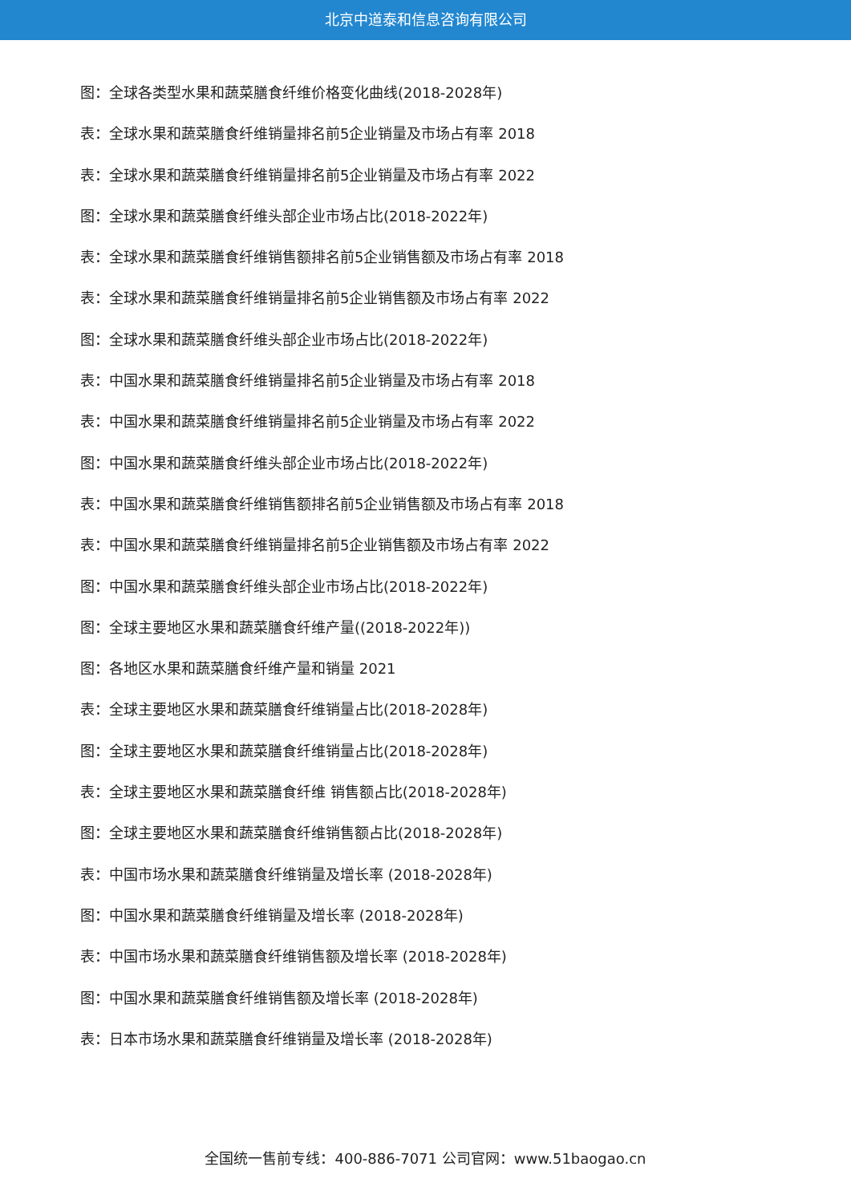北京中道泰和信息咨询有限公司
图：全球各类型水果和蔬菜膳食纤维价格变化曲线(2018-2028年)
表：全球水果和蔬菜膳食纤维销量排名前5企业销量及市场占有率 2018
表：全球水果和蔬菜膳食纤维销量排名前5企业销量及市场占有率 2022
图：全球水果和蔬菜膳食纤维头部企业市场占比(2018-2022年)
表：全球水果和蔬菜膳食纤维销售额排名前5企业销售额及市场占有率 2018
表：全球水果和蔬菜膳食纤维销量排名前5企业销售额及市场占有率 2022
图：全球水果和蔬菜膳食纤维头部企业市场占比(2018-2022年)
表：中国水果和蔬菜膳食纤维销量排名前5企业销量及市场占有率 2018
表：中国水果和蔬菜膳食纤维销量排名前5企业销量及市场占有率 2022
图：中国水果和蔬菜膳食纤维头部企业市场占比(2018-2022年)
表：中国水果和蔬菜膳食纤维销售额排名前5企业销售额及市场占有率 2018
表：中国水果和蔬菜膳食纤维销量排名前5企业销售额及市场占有率 2022
图：中国水果和蔬菜膳食纤维头部企业市场占比(2018-2022年)
图：全球主要地区水果和蔬菜膳食纤维产量((2018-2022年))
图：各地区水果和蔬菜膳食纤维产量和销量 2021
表：全球主要地区水果和蔬菜膳食纤维销量占比(2018-2028年)
图：全球主要地区水果和蔬菜膳食纤维销量占比(2018-2028年)
表：全球主要地区水果和蔬菜膳食纤维 销售额占比(2018-2028年)
图：全球主要地区水果和蔬菜膳食纤维销售额占比(2018-2028年)
表：中国市场水果和蔬菜膳食纤维销量及增长率 (2018-2028年)
图：中国水果和蔬菜膳食纤维销量及增长率 (2018-2028年)
表：中国市场水果和蔬菜膳食纤维销售额及增长率 (2018-2028年)
图：中国水果和蔬菜膳食纤维销售额及增长率 (2018-2028年)
表：日本市场水果和蔬菜膳食纤维销量及增长率 (2018-2028年)
全国统一售前专线：400-886-7071 公司官网：www.51baogao.cn